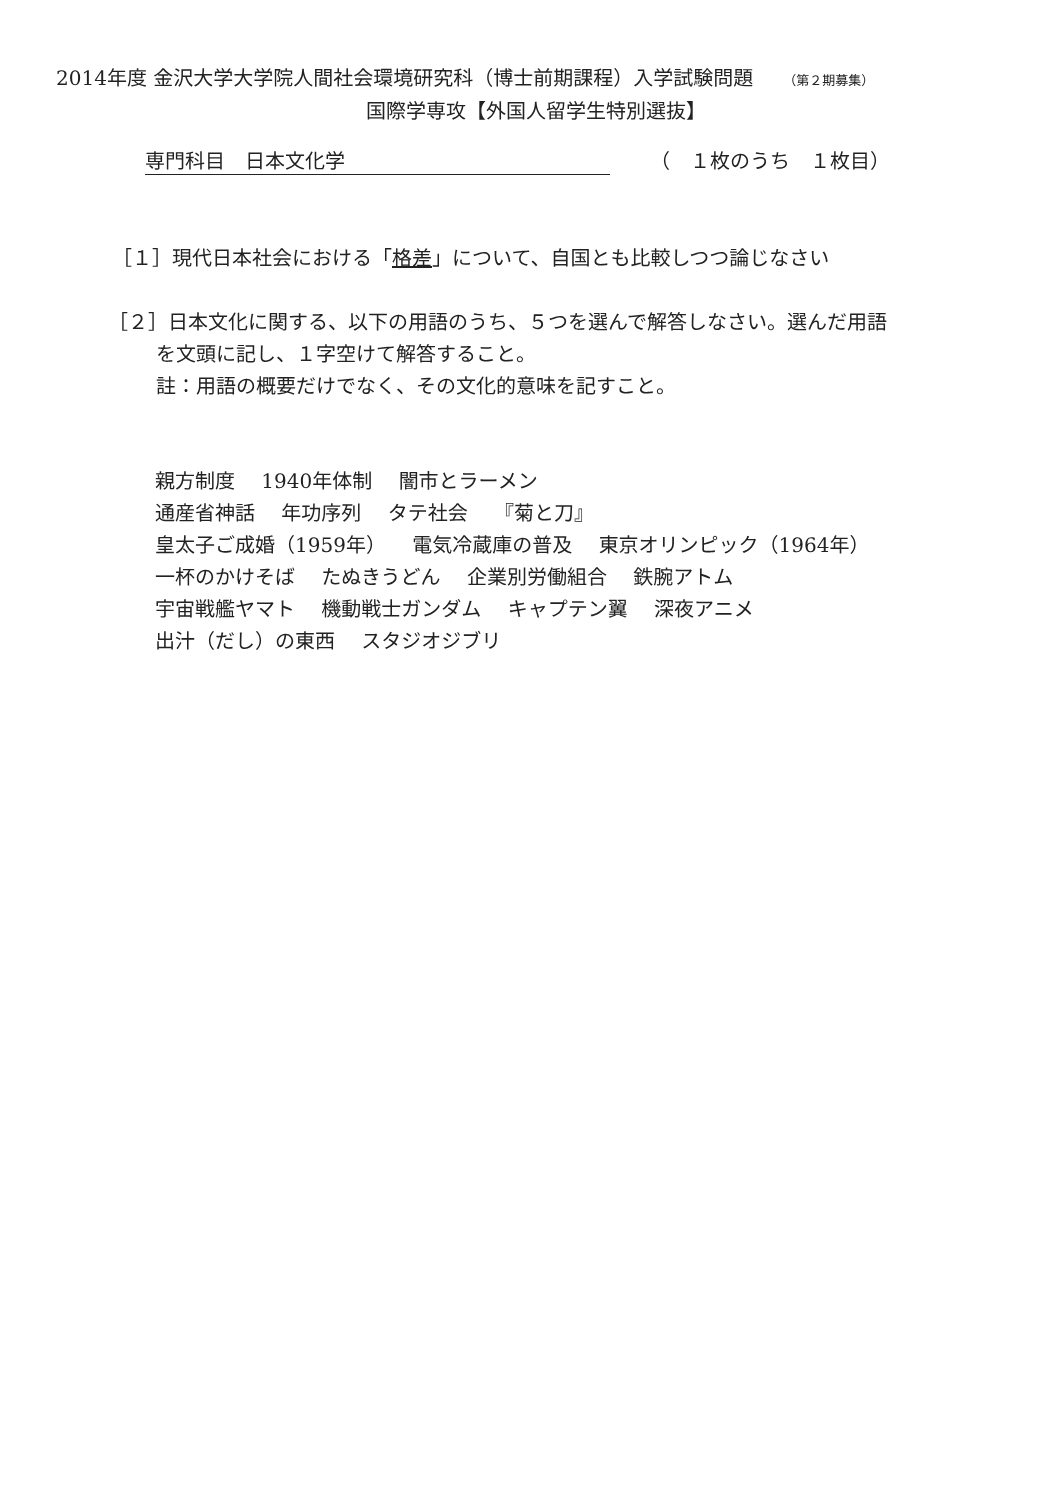2014年度 金沢大学大学院人間社会環境研究科（博士前期課程）入学試験問題 （第２期募集）
国際学専攻【外国人留学生特別選抜】
専門科目　日本文化学 （　１枚のうち　１枚目）
［１］現代日本社会における「格差」について、自国とも比較しつつ論じなさい
［２］日本文化に関する、以下の用語のうち、５つを選んで解答しなさい。選んだ用語
を文頭に記し、１字空けて解答すること。
註：用語の概要だけでなく、その文化的意味を記すこと。
親方制度 1940年体制 闇市とラーメン
通産省神話 年功序列 タテ社会 『菊と刀』
皇太子ご成婚（1959年） 電気冷蔵庫の普及 東京オリンピック（1964年）
一杯のかけそば たぬきうどん 企業別労働組合 鉄腕アトム
宇宙戦艦ヤマト 機動戦士ガンダム キャプテン翼 深夜アニメ
出汁（だし）の東西 スタジオジブリ